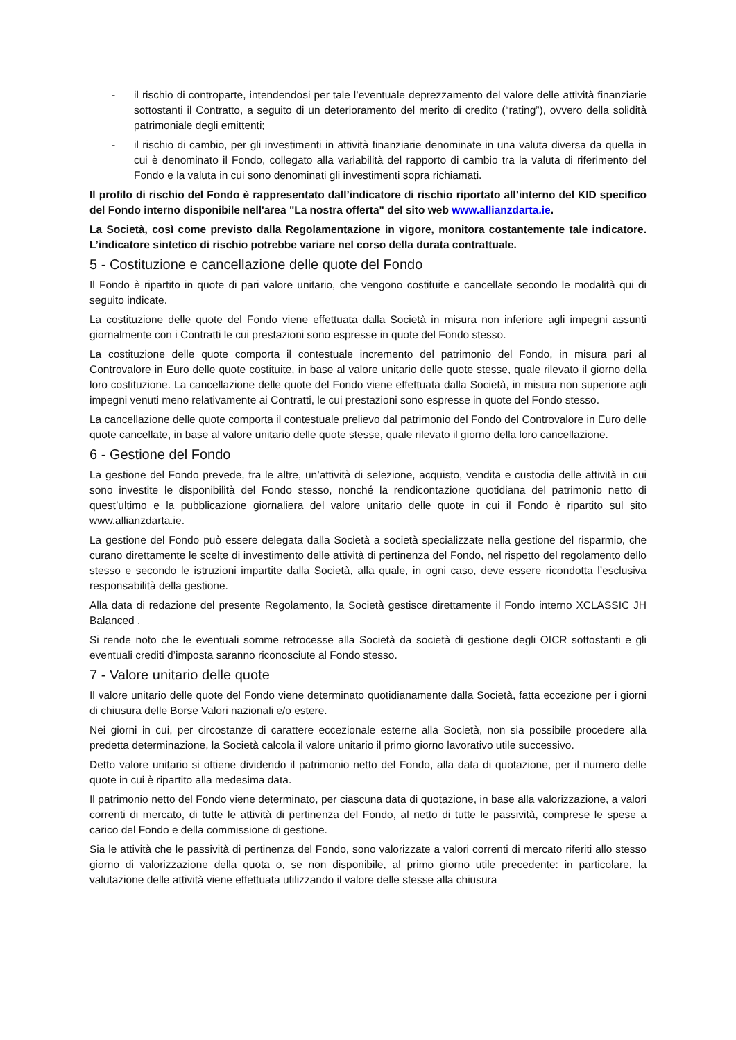- il rischio di controparte, intendendosi per tale l’eventuale deprezzamento del valore delle attività finanziarie sottostanti il Contratto, a seguito di un deterioramento del merito di credito (“rating”), ovvero della solidità patrimoniale degli emittenti;
- il rischio di cambio, per gli investimenti in attività finanziarie denominate in una valuta diversa da quella in cui è denominato il Fondo, collegato alla variabilità del rapporto di cambio tra la valuta di riferimento del Fondo e la valuta in cui sono denominati gli investimenti sopra richiamati.
Il profilo di rischio del Fondo è rappresentato dall’indicatore di rischio riportato all’interno del KID specifico del Fondo interno disponibile nell'area "La nostra offerta" del sito web www.allianzdarta.ie.
La Società, così come previsto dalla Regolamentazione in vigore, monitora costantemente tale indicatore. L’indicatore sintetico di rischio potrebbe variare nel corso della durata contrattuale.
5 - Costituzione e cancellazione delle quote del Fondo
Il Fondo è ripartito in quote di pari valore unitario, che vengono costituite e cancellate secondo le modalità qui di seguito indicate.
La costituzione delle quote del Fondo viene effettuata dalla Società in misura non inferiore agli impegni assunti giornalmente con i Contratti le cui prestazioni sono espresse in quote del Fondo stesso.
La costituzione delle quote comporta il contestuale incremento del patrimonio del Fondo, in misura pari al Controvalore in Euro delle quote costituite, in base al valore unitario delle quote stesse, quale rilevato il giorno della loro costituzione. La cancellazione delle quote del Fondo viene effettuata dalla Società, in misura non superiore agli impegni venuti meno relativamente ai Contratti, le cui prestazioni sono espresse in quote del Fondo stesso.
La cancellazione delle quote comporta il contestuale prelievo dal patrimonio del Fondo del Controvalore in Euro delle quote cancellate, in base al valore unitario delle quote stesse, quale rilevato il giorno della loro cancellazione.
6 - Gestione del Fondo
La gestione del Fondo prevede, fra le altre, un’attività di selezione, acquisto, vendita e custodia delle attività in cui sono investite le disponibilità del Fondo stesso, nonché la rendicontazione quotidiana del patrimonio netto di quest’ultimo e la pubblicazione giornaliera del valore unitario delle quote in cui il Fondo è ripartito sul sito www.allianzdarta.ie.
La gestione del Fondo può essere delegata dalla Società a società specializzate nella gestione del risparmio, che curano direttamente le scelte di investimento delle attività di pertinenza del Fondo, nel rispetto del regolamento dello stesso e secondo le istruzioni impartite dalla Società, alla quale, in ogni caso, deve essere ricondotta l’esclusiva responsabilità della gestione.
Alla data di redazione del presente Regolamento, la Società gestisce direttamente il Fondo interno XCLASSIC JH Balanced .
Si rende noto che le eventuali somme retrocesse alla Società da società di gestione degli OICR sottostanti e gli eventuali crediti d’imposta saranno riconosciute al Fondo stesso.
7 - Valore unitario delle quote
Il valore unitario delle quote del Fondo viene determinato quotidianamente dalla Società, fatta eccezione per i giorni di chiusura delle Borse Valori nazionali e/o estere.
Nei giorni in cui, per circostanze di carattere eccezionale esterne alla Società, non sia possibile procedere alla predetta determinazione, la Società calcola il valore unitario il primo giorno lavorativo utile successivo.
Detto valore unitario si ottiene dividendo il patrimonio netto del Fondo, alla data di quotazione, per il numero delle quote in cui è ripartito alla medesima data.
Il patrimonio netto del Fondo viene determinato, per ciascuna data di quotazione, in base alla valorizzazione, a valori correnti di mercato, di tutte le attività di pertinenza del Fondo, al netto di tutte le passività, comprese le spese a carico del Fondo e della commissione di gestione.
Sia le attività che le passività di pertinenza del Fondo, sono valorizzate a valori correnti di mercato riferiti allo stesso giorno di valorizzazione della quota o, se non disponibile, al primo giorno utile precedente: in particolare, la valutazione delle attività viene effettuata utilizzando il valore delle stesse alla chiusura